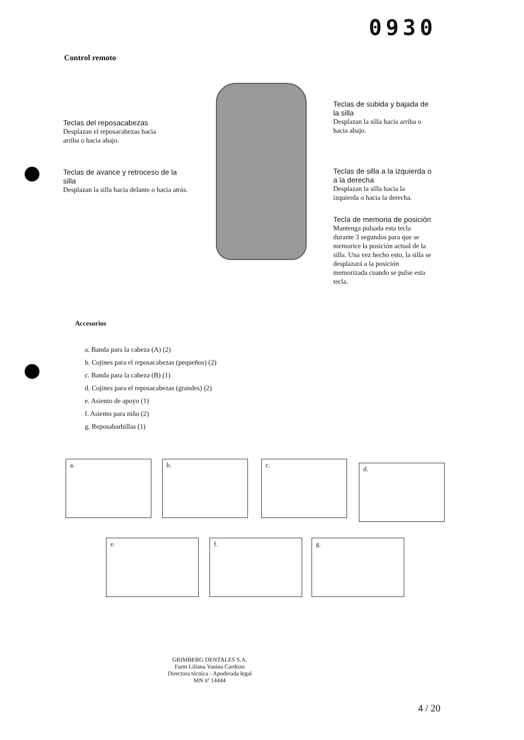0930
Control remoto
Teclas del reposacabezas
Desplazan el reposacabezas hacia arriba o hacia abajo.
Teclas de avance y retroceso de la silla
Desplazan la silla hacia delante o hacia atrás.
Teclas de subida y bajada de la silla
Desplazan la silla hacia arriba o hacia abajo.
Teclas de silla a la izquierda o a la derecha
Desplazan la silla hacia la izquierda o hacia la derecha.
Tecla de memoria de posición
Mantenga pulsada esta tecla durante 3 segundos para que se memorice la posición actual de la silla. Una vez hecho esto, la silla se desplazará a la posición memorizada cuando se pulse esta tecla.
Accesorios
a. Banda para la cabeza (A) (2)
b. Cojines para el reposacabezas (pequeños) (2)
c. Banda para la cabeza (B) (1)
d. Cojines para el reposacabezas (grandes) (2)
e. Asiento de apoyo (1)
f. Asiento para niño (2)
g. Reposabarbillas (1)
a. b. c.
d.
e. f. g.
GRIMBERG DENTALES S.A.
Farm Liliana Yanina Cardozo
Directora técnica - Apoderada legal
MN nº 14444
4 / 20